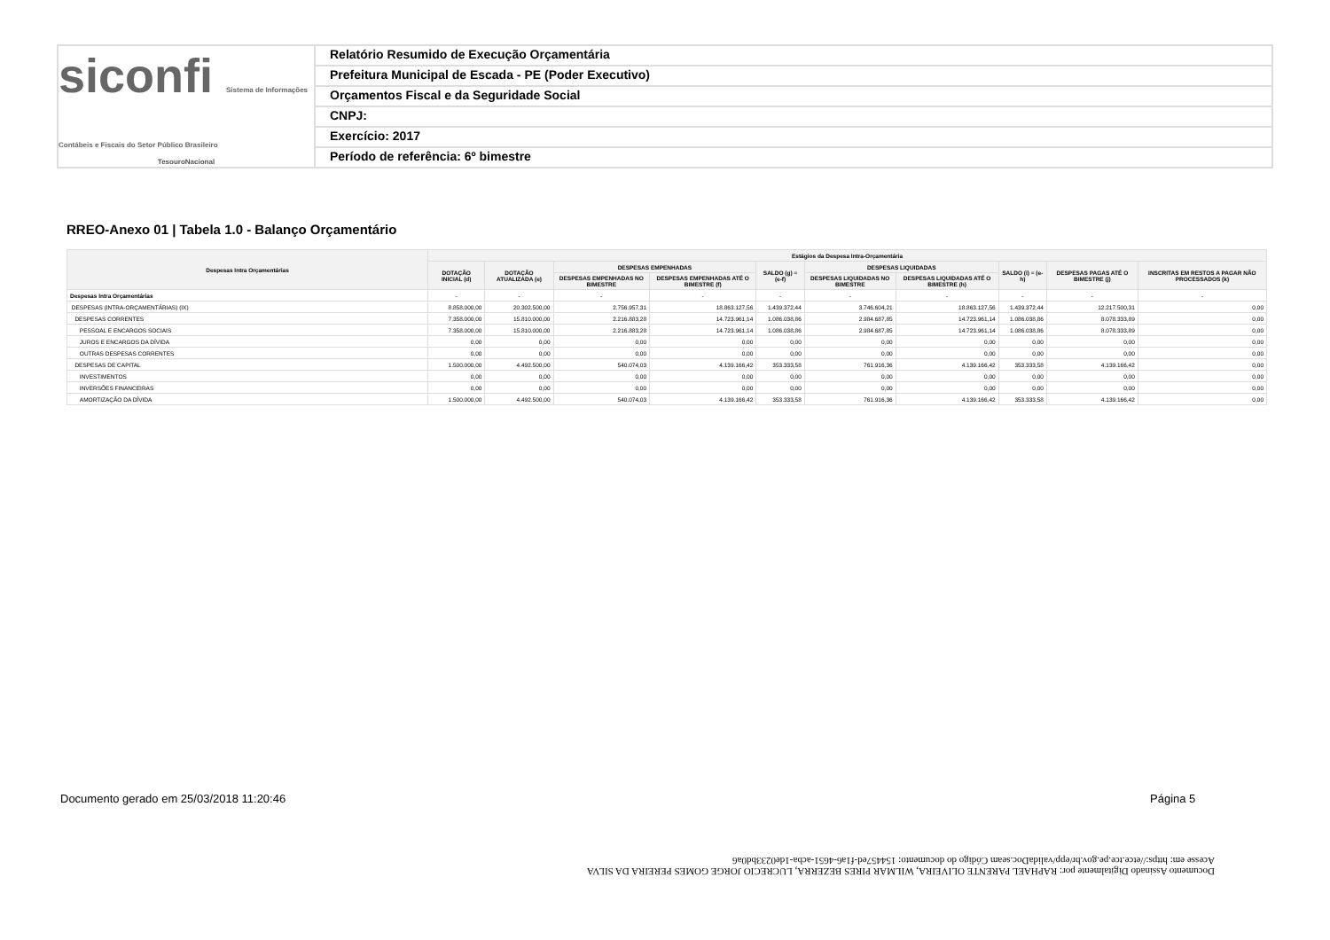siconfi Sistema de Informações Contábeis e Fiscais do Setor Público Brasileiro
TesouroNacional
Relatório Resumido de Execução Orçamentária
Prefeitura Municipal de Escada - PE (Poder Executivo)
Orçamentos Fiscal e da Seguridade Social
CNPJ:
Exercício: 2017
Período de referência: 6º bimestre
RREO-Anexo 01 | Tabela 1.0 - Balanço Orçamentário
| Despesas Intra Orçamentárias | Estágios da Despesa Intra-Orçamentária | | | | | | | | | |
| --- | --- | --- | --- | --- | --- | --- | --- | --- | --- | --- |
| | DOTAÇÃO INICIAL (d) | DOTAÇÃO ATUALIZADA (e) | DESPESAS EMPENHADAS | | SALDO (g) = (e-f) | DESPESAS LIQUIDADAS | | SALDO (i) = (e-h) | DESPESAS PAGAS ATÉ O BIMESTRE (j) | INSCRITAS EM RESTOS A PAGAR NÃO PROCESSADOS (k) |
| | | | DESPESAS EMPENHADAS NO BIMESTRE | DESPESAS EMPENHADAS ATÉ O BIMESTRE (f) | | DESPESAS LIQUIDADAS NO BIMESTRE | DESPESAS LIQUIDADAS ATÉ O BIMESTRE (h) | | | |
| Despesas Intra Orçamentárias | - | - | - | - | - | - | - | - | - | - |
| DESPESAS (INTRA-ORÇAMENTÁRIAS) (IX) | 8.858.000,00 | 20.302.500,00 | 2.756.957,31 | 18.863.127,56 | 1.439.372,44 | 3.746.604,21 | 18.863.127,56 | 1.439.372,44 | 12.217.500,31 | 0,00 |
| DESPESAS CORRENTES | 7.358.000,00 | 15.810.000,00 | 2.216.883,28 | 14.723.961,14 | 1.086.038,86 | 2.984.687,85 | 14.723.961,14 | 1.086.038,86 | 8.078.333,89 | 0,00 |
| PESSOAL E ENCARGOS SOCIAIS | 7.358.000,00 | 15.810.000,00 | 2.216.883,28 | 14.723.961,14 | 1.086.038,86 | 2.984.687,85 | 14.723.961,14 | 1.086.038,86 | 8.078.333,89 | 0,00 |
| JUROS E ENCARGOS DA DÍVIDA | 0,00 | 0,00 | 0,00 | 0,00 | 0,00 | 0,00 | 0,00 | 0,00 | 0,00 | 0,00 |
| OUTRAS DESPESAS CORRENTES | 0,00 | 0,00 | 0,00 | 0,00 | 0,00 | 0,00 | 0,00 | 0,00 | 0,00 | 0,00 |
| DESPESAS DE CAPITAL | 1.500.000,00 | 4.492.500,00 | 540.074,03 | 4.139.166,42 | 353.333,58 | 761.916,36 | 4.139.166,42 | 353.333,58 | 4.139.166,42 | 0,00 |
| INVESTIMENTOS | 0,00 | 0,00 | 0,00 | 0,00 | 0,00 | 0,00 | 0,00 | 0,00 | 0,00 | 0,00 |
| INVERSÕES FINANCEIRAS | 0,00 | 0,00 | 0,00 | 0,00 | 0,00 | 0,00 | 0,00 | 0,00 | 0,00 | 0,00 |
| AMORTIZAÇÃO DA DÍVIDA | 1.500.000,00 | 4.492.500,00 | 540.074,03 | 4.139.166,42 | 353.333,58 | 761.916,36 | 4.139.166,42 | 353.333,58 | 4.139.166,42 | 0,00 |
Documento Assinado Digitalmente por: RAPHAEL PARENTE OLIVEIRA, WILMAR PIRES BEZERRA, LUCRECIO JORGE GOMES PEREIRA DA SILVA
Acesse em: https://etce.tce.pe.gov.br/epp/validaDoc.seam Código do documento: 154457ed-f1a6-4651-acba-1de0233bd0a6
Documento gerado em 25/03/2018 11:20:46
Página 5